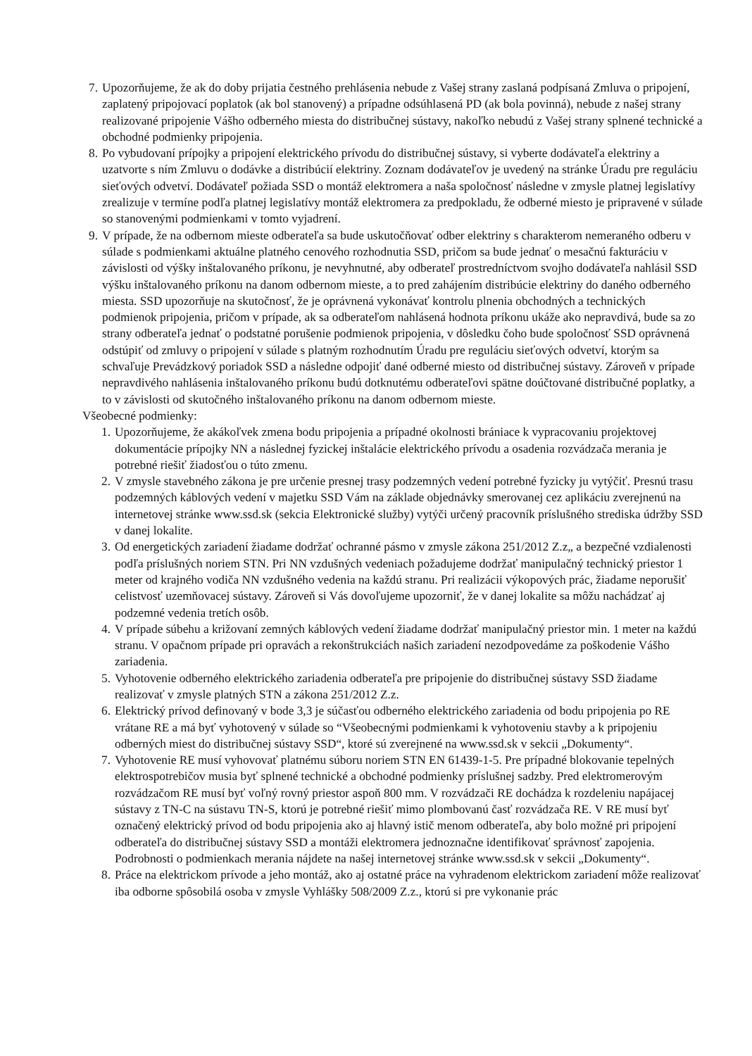7. Upozorňujeme, že ak do doby prijatia čestného prehlásenia nebude z Vašej strany zaslaná podpísaná Zmluva o pripojení, zaplatený pripojovací poplatok (ak bol stanovený) a prípadne odsúhlasená PD (ak bola povinná), nebude z našej strany realizované pripojenie Vášho odberného miesta do distribučnej sústavy, nakoľko nebudú z Vašej strany splnené technické a obchodné podmienky pripojenia.
8. Po vybudovaní prípojky a pripojení elektrického prívodu do distribučnej sústavy, si vyberte dodávateľa elektriny a uzatvorte s ním Zmluvu o dodávke a distribúcií elektriny. Zoznam dodávateľov je uvedený na stránke Úradu pre reguláciu sieťových odvetví. Dodávateľ požiada SSD o montáž elektromera a naša spoločnosť následne v zmysle platnej legislatívy zrealizuje v termíne podľa platnej legislatívy montáž elektromera za predpokladu, že odberné miesto je pripravené v súlade so stanovenými podmienkami v tomto vyjadrení.
9. V prípade, že na odbernom mieste odberateľa sa bude uskutočňovať odber elektriny s charakterom nemeraného odberu v súlade s podmienkami aktuálne platného cenového rozhodnutia SSD, pričom sa bude jednať o mesačnú fakturáciu v závislosti od výšky inštalovaného príkonu, je nevyhnutné, aby odberateľ prostredníctvom svojho dodávateľa nahlásil SSD výšku inštalovaného príkonu na danom odbernom mieste, a to pred zahájením distribúcie elektriny do daného odberného miesta. SSD upozorňuje na skutočnosť, že je oprávnená vykonávať kontrolu plnenia obchodných a technických podmienok pripojenia, pričom v prípade, ak sa odberateľom nahlásená hodnota príkonu ukáže ako nepravdivá, bude sa zo strany odberateľa jednať o podstatné porušenie podmienok pripojenia, v dôsledku čoho bude spoločnosť SSD oprávnená odstúpiť od zmluvy o pripojení v súlade s platným rozhodnutím Úradu pre reguláciu sieťových odvetví, ktorým sa schvaľuje Prevádzkový poriadok SSD a následne odpojiť dané odberné miesto od distribučnej sústavy. Zároveň v prípade nepravdivého nahlásenia inštalovaného príkonu budú dotknutému odberateľovi spätne doúčtované distribučné poplatky, a to v závislosti od skutočného inštalovaného príkonu na danom odbernom mieste.
Všeobecné podmienky:
1. Upozorňujeme, že akákoľvek zmena bodu pripojenia a prípadné okolnosti brániace k vypracovaniu projektovej dokumentácie prípojky NN a následnej fyzickej inštalácie elektrického prívodu a osadenia rozvádzača merania je potrebné riešiť žiadosťou o túto zmenu.
2. V zmysle stavebného zákona je pre určenie presnej trasy podzemných vedení potrebné fyzicky ju vytýčiť. Presnú trasu podzemných káblových vedení v majetku SSD Vám na základe objednávky smerovanej cez aplikáciu zverejnenú na internetovej stránke www.ssd.sk (sekcia Elektronické služby) vytýči určený pracovník príslušného strediska údržby SSD v danej lokalite.
3. Od energetických zariadení žiadame dodržať ochranné pásmo v zmysle zákona 251/2012 Z.z„ a bezpečné vzdialenosti podľa príslušných noriem STN. Pri NN vzdušných vedeniach požadujeme dodržať manipulačný technický priestor 1 meter od krajného vodiča NN vzdušného vedenia na každú stranu. Pri realizácii výkopových prác, žiadame neporušiť celistvosť uzemňovacej sústavy. Zároveň si Vás dovoľujeme upozorniť, že v danej lokalite sa môžu nachádzať aj podzemné vedenia tretích osôb.
4. V prípade súbehu a križovaní zemných káblových vedení žiadame dodržať manipulačný priestor min. 1 meter na každú stranu. V opačnom prípade pri opravách a rekonštrukciách našich zariadení nezodpovedáme za poškodenie Vášho zariadenia.
5. Vyhotovenie odberného elektrického zariadenia odberateľa pre pripojenie do distribučnej sústavy SSD žiadame realizovať v zmysle platných STN a zákona 251/2012 Z.z.
6. Elektrický prívod definovaný v bode 3,3 je súčasťou odberného elektrického zariadenia od bodu pripojenia po RE vrátane RE a má byť vyhotovený v súlade so “Všeobecnými podmienkami k vyhotoveniu stavby a k pripojeniu odberných miest do distribučnej sústavy SSD“, ktoré sú zverejnené na www.ssd.sk v sekcii „Dokumenty“.
7. Vyhotovenie RE musí vyhovovať platnému súboru noriem STN EN 61439-1-5. Pre prípadné blokovanie tepelných elektrospotrebičov musia byť splnené technické a obchodné podmienky príslušnej sadzby. Pred elektromerovým rozvádzačom RE musí byť voľný rovný priestor aspoň 800 mm. V rozvádzači RE dochádza k rozdeleniu napájacej sústavy z TN-C na sústavu TN-S, ktorú je potrebné riešiť mimo plombovanú časť rozvádzača RE. V RE musí byť označený elektrický prívod od bodu pripojenia ako aj hlavný istič menom odberateľa, aby bolo možné pri pripojení odberateľa do distribučnej sústavy SSD a montáži elektromera jednoznačne identifikovať správnosť zapojenia. Podrobnosti o podmienkach merania nájdete na našej internetovej stránke www.ssd.sk v sekcii „Dokumenty“.
8. Práce na elektrickom prívode a jeho montáž, ako aj ostatné práce na vyhradenom elektrickom zariadení môže realizovať iba odborne spôsobilá osoba v zmysle Vyhlášky 508/2009 Z.z., ktorú si pre vykonanie prác